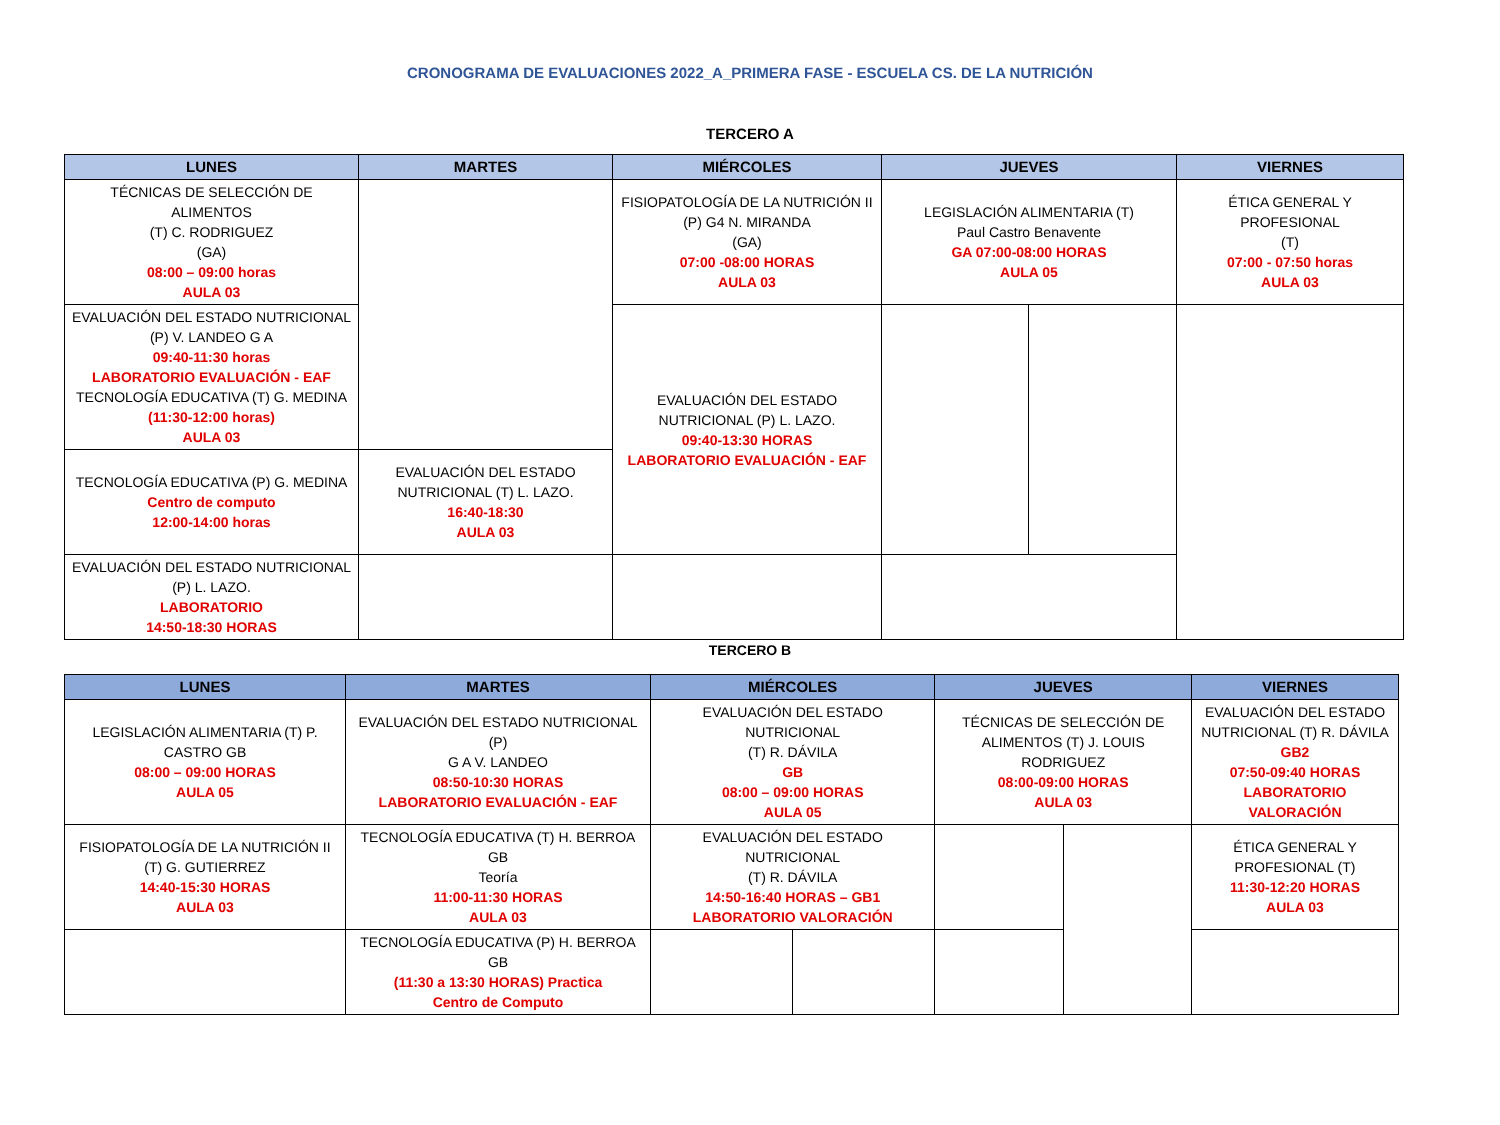CRONOGRAMA DE EVALUACIONES 2022_A_PRIMERA FASE - ESCUELA CS. DE LA NUTRICIÓN
TERCERO A
| LUNES | MARTES | MIÉRCOLES | JUEVES | | VIERNES |
| --- | --- | --- | --- | --- | --- |
| TÉCNICAS DE SELECCIÓN DE ALIMENTOS (T) C. RODRIGUEZ (GA) 08:00 – 09:00 horas AULA 03 | | FISIOPATOLOGÍA DE LA NUTRICIÓN II (P) G4 N. MIRANDA (GA) 07:00 -08:00 HORAS AULA 03 | LEGISLACIÓN ALIMENTARIA (T) Paul Castro Benavente GA 07:00-08:00 HORAS AULA 05 | | ÉTICA GENERAL Y PROFESIONAL (T) 07:00 - 07:50 horas AULA 03 |
| EVALUACIÓN DEL ESTADO NUTRICIONAL (P) V. LANDEO G A 09:40-11:30 horas LABORATORIO EVALUACIÓN - EAF TECNOLOGÍA EDUCATIVA (T) G. MEDINA (11:30-12:00 horas) AULA 03 | | EVALUACIÓN DEL ESTADO NUTRICIONAL (P) L. LAZO. 09:40-13:30 HORAS LABORATORIO EVALUACIÓN - EAF | | | |
| TECNOLOGÍA EDUCATIVA (P) G. MEDINA Centro de computo 12:00-14:00 horas | EVALUACIÓN DEL ESTADO NUTRICIONAL (T) L. LAZO. 16:40-18:30 AULA 03 | | | | |
| EVALUACIÓN DEL ESTADO NUTRICIONAL (P) L. LAZO. LABORATORIO 14:50-18:30 HORAS | | | | | |
TERCERO B
| LUNES | MARTES | MIÉRCOLES | | JUEVES | | VIERNES |
| --- | --- | --- | --- | --- | --- | --- |
| LEGISLACIÓN ALIMENTARIA (T) P. CASTRO GB 08:00 – 09:00 HORAS AULA 05 | EVALUACIÓN DEL ESTADO NUTRICIONAL (P) G A V. LANDEO 08:50-10:30 HORAS LABORATORIO EVALUACIÓN - EAF | EVALUACIÓN DEL ESTADO NUTRICIONAL (T) R. DÁVILA GB 08:00 – 09:00 HORAS AULA 05 | | TÉCNICAS DE SELECCIÓN DE ALIMENTOS (T) J. LOUIS RODRIGUEZ 08:00-09:00 HORAS AULA 03 | | EVALUACIÓN DEL ESTADO NUTRICIONAL (T) R. DÁVILA GB2 07:50-09:40 HORAS LABORATORIO VALORACIÓN |
| FISIOPATOLOGÍA DE LA NUTRICIÓN II (T) G. GUTIERREZ 14:40-15:30 HORAS AULA 03 | TECNOLOGÍA EDUCATIVA (T) H. BERROA GB Teoría 11:00-11:30 HORAS AULA 03 | EVALUACIÓN DEL ESTADO NUTRICIONAL (T) R. DÁVILA 14:50-16:40 HORAS – GB1 LABORATORIO VALORACIÓN | | | | ÉTICA GENERAL Y PROFESIONAL (T) 11:30-12:20 HORAS AULA 03 |
| | TECNOLOGÍA EDUCATIVA (P) H. BERROA GB (11:30 a 13:30 HORAS) Practica Centro de Computo | | | | | |